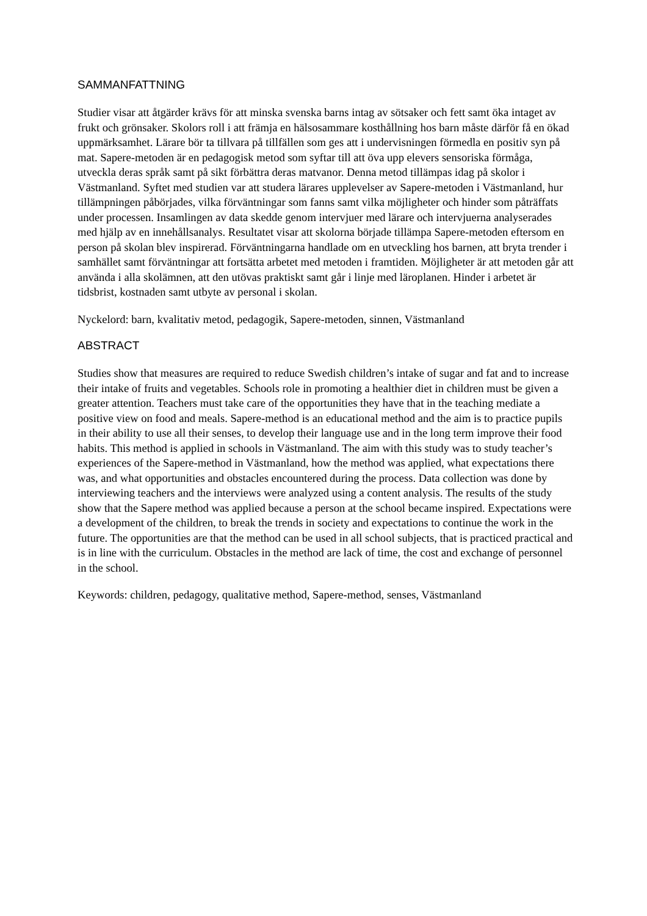SAMMANFATTNING
Studier visar att åtgärder krävs för att minska svenska barns intag av sötsaker och fett samt öka intaget av frukt och grönsaker. Skolors roll i att främja en hälsosammare kosthållning hos barn måste därför få en ökad uppmärksamhet. Lärare bör ta tillvara på tillfällen som ges att i undervisningen förmedla en positiv syn på mat. Sapere-metoden är en pedagogisk metod som syftar till att öva upp elevers sensoriska förmåga, utveckla deras språk samt på sikt förbättra deras matvanor. Denna metod tillämpas idag på skolor i Västmanland. Syftet med studien var att studera lärares upplevelser av Sapere-metoden i Västmanland, hur tillämpningen påbörjades, vilka förväntningar som fanns samt vilka möjligheter och hinder som påträffats under processen. Insamlingen av data skedde genom intervjuer med lärare och intervjuerna analyserades med hjälp av en innehållsanalys. Resultatet visar att skolorna började tillämpa Sapere-metoden eftersom en person på skolan blev inspirerad. Förväntningarna handlade om en utveckling hos barnen, att bryta trender i samhället samt förväntningar att fortsätta arbetet med metoden i framtiden. Möjligheter är att metoden går att använda i alla skolämnen, att den utövas praktiskt samt går i linje med läroplanen. Hinder i arbetet är tidsbrist, kostnaden samt utbyte av personal i skolan.
Nyckelord: barn, kvalitativ metod, pedagogik, Sapere-metoden, sinnen, Västmanland
ABSTRACT
Studies show that measures are required to reduce Swedish children’s intake of sugar and fat and to increase their intake of fruits and vegetables. Schools role in promoting a healthier diet in children must be given a greater attention. Teachers must take care of the opportunities they have that in the teaching mediate a positive view on food and meals. Sapere-method is an educational method and the aim is to practice pupils in their ability to use all their senses, to develop their language use and in the long term improve their food habits. This method is applied in schools in Västmanland. The aim with this study was to study teacher’s experiences of the Sapere-method in Västmanland, how the method was applied, what expectations there was, and what opportunities and obstacles encountered during the process. Data collection was done by interviewing teachers and the interviews were analyzed using a content analysis. The results of the study show that the Sapere method was applied because a person at the school became inspired. Expectations were a development of the children, to break the trends in society and expectations to continue the work in the future. The opportunities are that the method can be used in all school subjects, that is practiced practical and is in line with the curriculum. Obstacles in the method are lack of time, the cost and exchange of personnel in the school.
Keywords: children, pedagogy, qualitative method, Sapere-method, senses, Västmanland